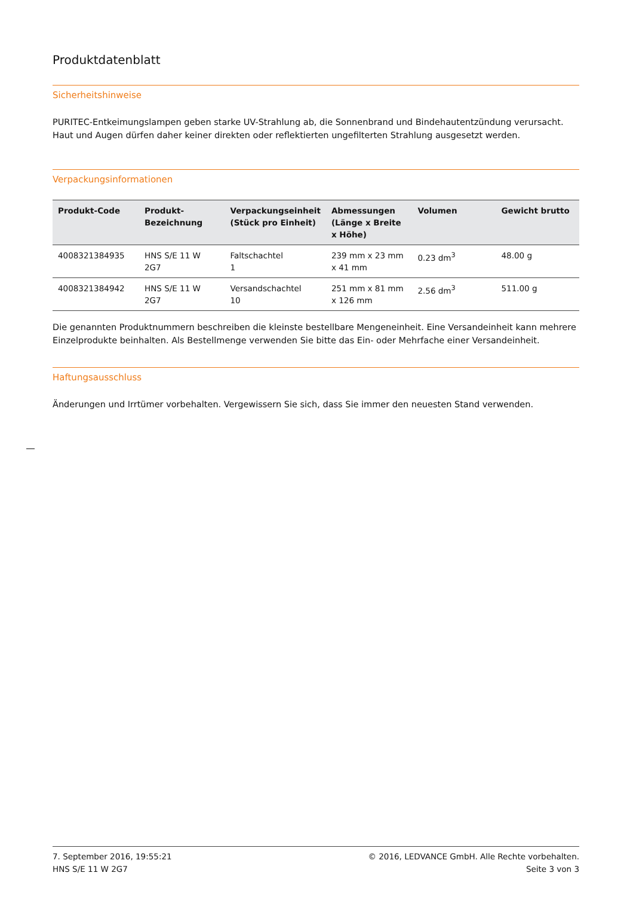Produktdatenblatt
Sicherheitshinweise
PURITEC-Entkeimungslampen geben starke UV-Strahlung ab, die Sonnenbrand und Bindehautentzündung verursacht. Haut und Augen dürfen daher keiner direkten oder reflektierten ungefilterten Strahlung ausgesetzt werden.
Verpackungsinformationen
| Produkt-Code | Produkt- Bezeichnung | Verpackungseinheit (Stück pro Einheit) | Abmessungen (Länge x Breite x Höhe) | Volumen | Gewicht brutto |
| --- | --- | --- | --- | --- | --- |
| 4008321384935 | HNS S/E 11 W 2G7 | Faltschachtel 1 | 239 mm x 23 mm x 41 mm | 0.23 dm<sup>3</sup> | 48.00 g |
| 4008321384942 | HNS S/E 11 W 2G7 | Versandschachtel 10 | 251 mm x 81 mm x 126 mm | 2.56 dm<sup>3</sup> | 511.00 g |
Die genannten Produktnummern beschreiben die kleinste bestellbare Mengeneinheit. Eine Versandeinheit kann mehrere Einzelprodukte beinhalten. Als Bestellmenge verwenden Sie bitte das Ein- oder Mehrfache einer Versandeinheit.
Haftungsausschluss
Änderungen und Irrtümer vorbehalten. Vergewissern Sie sich, dass Sie immer den neuesten Stand verwenden.
7. September 2016, 19:55:21
HNS S/E 11 W 2G7
© 2016, LEDVANCE GmbH. Alle Rechte vorbehalten.
Seite 3 von 3